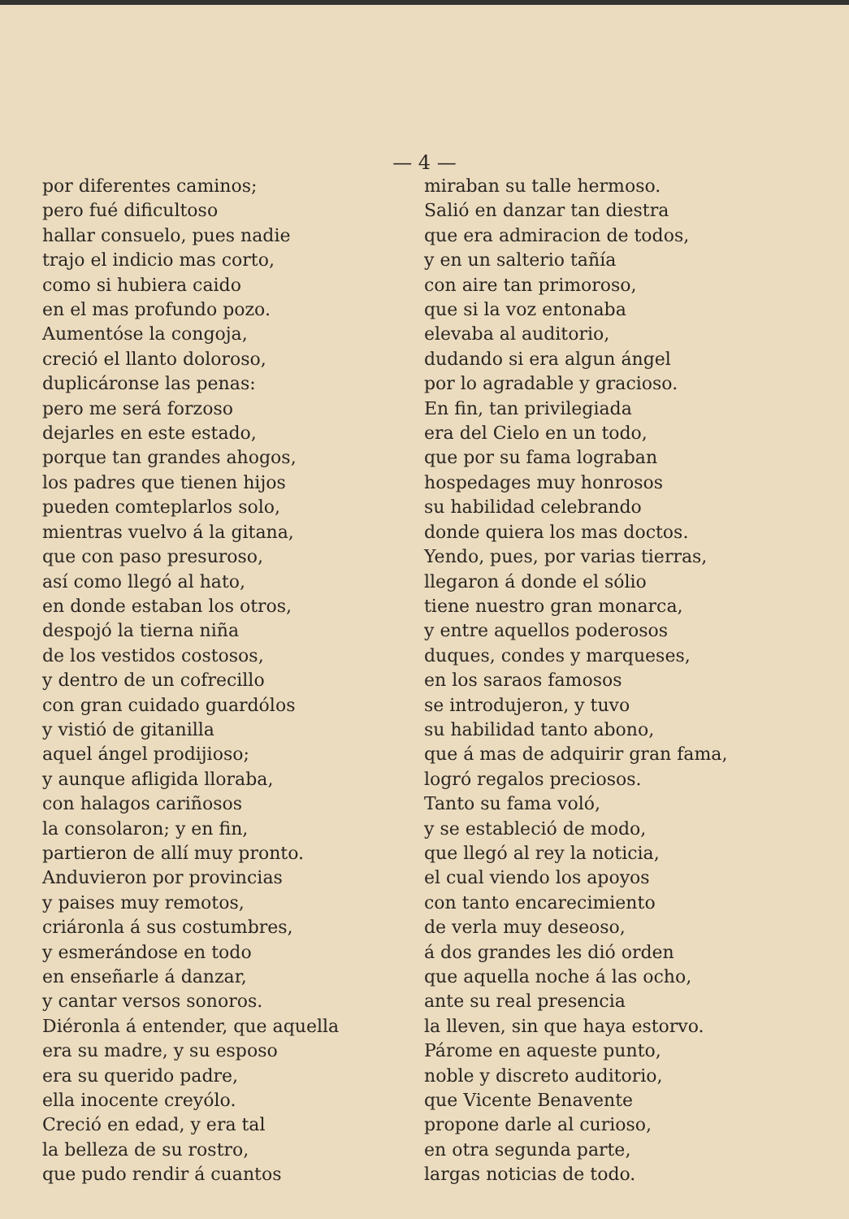— 4 —
por diferentes caminos;
pero fué dificultoso
hallar consuelo, pues nadie
trajo el indicio mas corto,
como si hubiera caido
en el mas profundo pozo.
Aumentóse la congoja,
creció el llanto doloroso,
duplicáronse las penas:
pero me será forzoso
dejarles en este estado,
porque tan grandes ahogos,
los padres que tienen hijos
pueden comteplarlos solo,
mientras vuelvo á la gitana,
que con paso presuroso,
así como llegó al hato,
en donde estaban los otros,
despojó la tierna niña
de los vestidos costosos,
y dentro de un cofrecillo
con gran cuidado guardólos
y vistió de gitanilla
aquel ángel prodijioso;
y aunque afligida lloraba,
con halagos cariñosos
la consolaron; y en fin,
partieron de allí muy pronto.
Anduvieron por provincias
y paises muy remotos,
criáronla á sus costumbres,
y esmerándose en todo
en enseñarle á danzar,
y cantar versos sonoros.
Diéronla á entender, que aquella
era su madre, y su esposo
era su querido padre,
ella inocente creyólo.
Creció en edad, y era tal
la belleza de su rostro,
que pudo rendir á cuantos
miraban su talle hermoso.
Salió en danzar tan diestra
que era admiracion de todos,
y en un salterio tañía
con aire tan primoroso,
que si la voz entonaba
elevaba al auditorio,
dudando si era algun ángel
por lo agradable y gracioso.
En fin, tan privilegiada
era del Cielo en un todo,
que por su fama lograban
hospedages muy honrosos
su habilidad celebrando
donde quiera los mas doctos.
Yendo, pues, por varias tierras,
llegaron á donde el sólio
tiene nuestro gran monarca,
y entre aquellos poderosos
duques, condes y marqueses,
en los saraos famosos
se introdujeron, y tuvo
su habilidad tanto abono,
que á mas de adquirir gran fama,
logró regalos preciosos.
Tanto su fama voló,
y se estableció de modo,
que llegó al rey la noticia,
el cual viendo los apoyos
con tanto encarecimiento
de verla muy deseoso,
á dos grandes les dió orden
que aquella noche á las ocho,
ante su real presencia
la lleven, sin que haya estorvo.
Párome en aqueste punto,
noble y discreto auditorio,
que Vicente Benavente
propone darle al curioso,
en otra segunda parte,
largas noticias de todo.